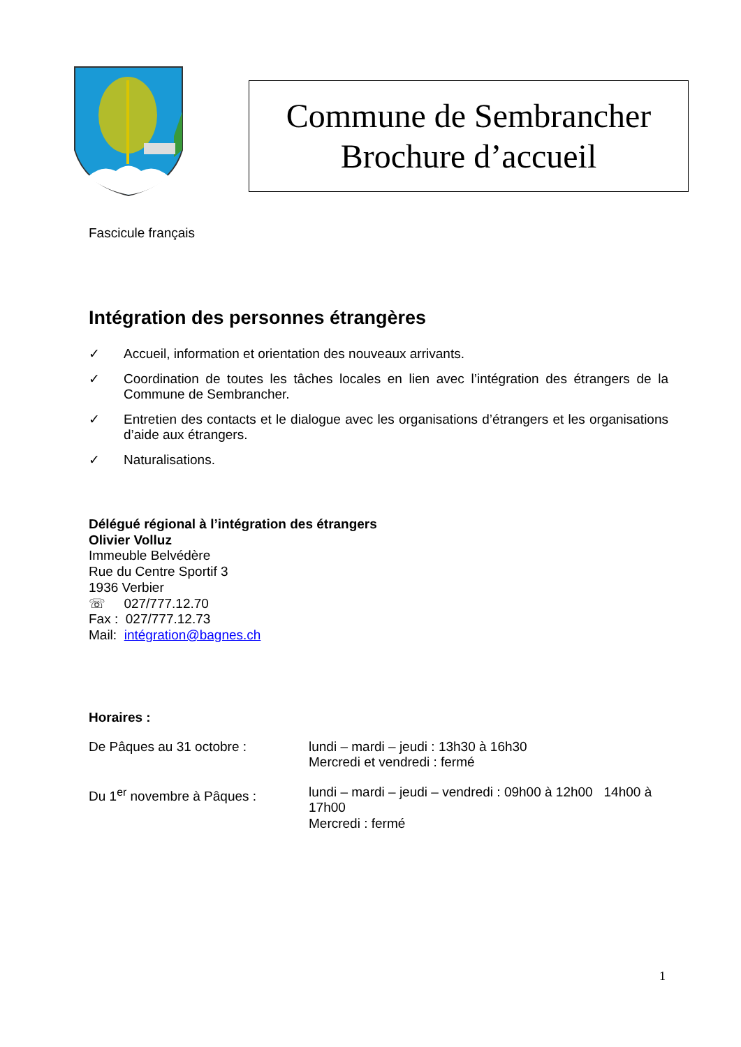Commune de Sembrancher
Brochure d’accueil
Fascicule français
Intégration des personnes étrangères
✓ Accueil, information et orientation des nouveaux arrivants.
✓ Coordination de toutes les tâches locales en lien avec l’intégration des étrangers de la Commune de Sembrancher.
✓ Entretien des contacts et le dialogue avec les organisations d’étrangers et les organisations d’aide aux étrangers.
✓ Naturalisations.
Délégué régional à l’intégration des étrangers
Olivier Volluz
Immeuble Belvédère
Rue du Centre Sportif 3
1936 Verbier
☏ 027/777.12.70
Fax : 027/777.12.73
Mail: intégration@bagnes.ch
Horaires :
| De Pâques au 31 octobre : | lundi – mardi – jeudi : 13h30 à 16h30 Mercredi et vendredi : fermé |
| Du 1<sup>er</sup> novembre à Pâques : | lundi – mardi – jeudi – vendredi : 09h00 à 12h00 14h00 à 17h00 Mercredi : fermé |
1